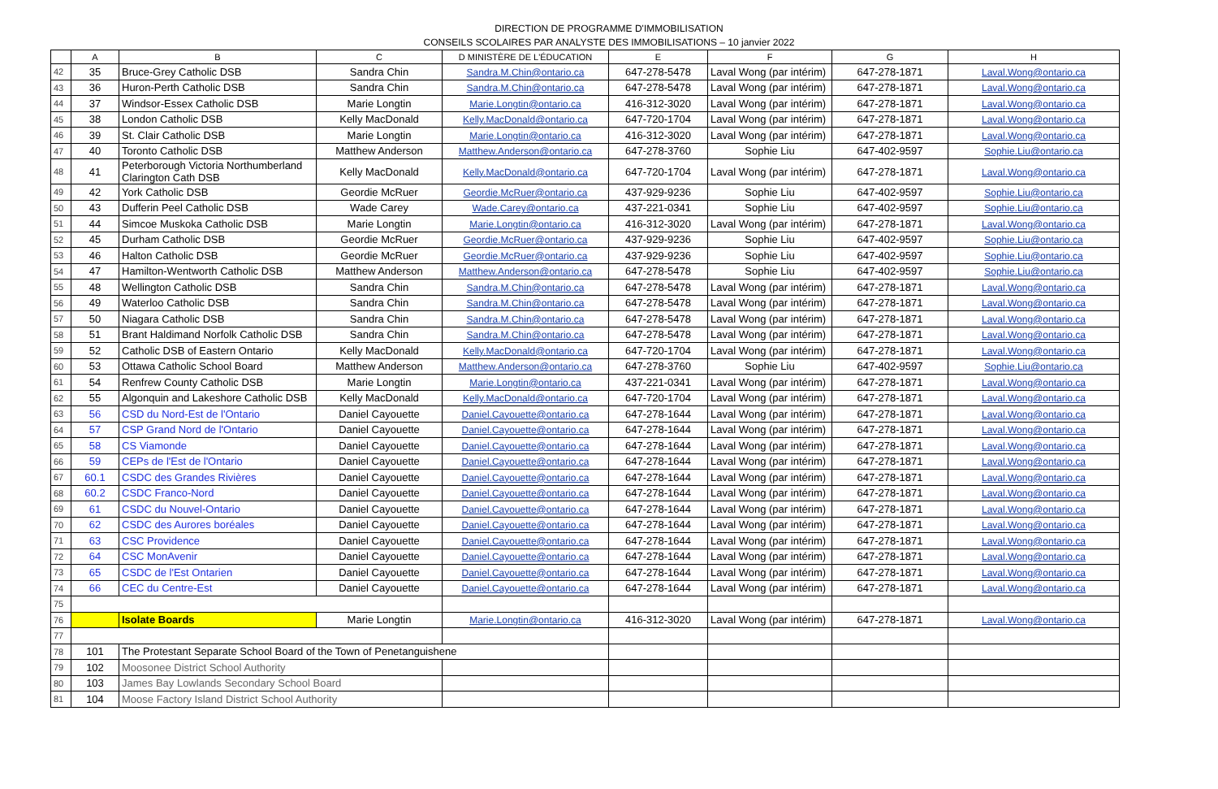DIRECTION DE PROGRAMME D'IMMOBILISATION
CONSEILS SCOLAIRES PAR ANALYSTE DES IMMOBILISATIONS – 10 janvier 2022
| | A | B | C | D MINISTÈRE DE L'ÉDUCATION | E | F | G | H |
| --- | --- | --- | --- | --- | --- | --- | --- | --- |
| 42 | 35 | Bruce-Grey Catholic DSB | Sandra Chin | Sandra.M.Chin@ontario.ca | 647-278-5478 | Laval Wong (par intérim) | 647-278-1871 | Laval.Wong@ontario.ca |
| 43 | 36 | Huron-Perth Catholic DSB | Sandra Chin | Sandra.M.Chin@ontario.ca | 647-278-5478 | Laval Wong (par intérim) | 647-278-1871 | Laval.Wong@ontario.ca |
| 44 | 37 | Windsor-Essex Catholic DSB | Marie Longtin | Marie.Longtin@ontario.ca | 416-312-3020 | Laval Wong (par intérim) | 647-278-1871 | Laval.Wong@ontario.ca |
| 45 | 38 | London Catholic DSB | Kelly MacDonald | Kelly.MacDonald@ontario.ca | 647-720-1704 | Laval Wong (par intérim) | 647-278-1871 | Laval.Wong@ontario.ca |
| 46 | 39 | St. Clair Catholic DSB | Marie Longtin | Marie.Longtin@ontario.ca | 416-312-3020 | Laval Wong (par intérim) | 647-278-1871 | Laval.Wong@ontario.ca |
| 47 | 40 | Toronto Catholic DSB | Matthew Anderson | Matthew.Anderson@ontario.ca | 647-278-3760 | Sophie Liu | 647-402-9597 | Sophie.Liu@ontario.ca |
| 48 | 41 | Peterborough Victoria Northumberland Clarington Cath DSB | Kelly MacDonald | Kelly.MacDonald@ontario.ca | 647-720-1704 | Laval Wong (par intérim) | 647-278-1871 | Laval.Wong@ontario.ca |
| 49 | 42 | York Catholic DSB | Geordie McRuer | Geordie.McRuer@ontario.ca | 437-929-9236 | Sophie Liu | 647-402-9597 | Sophie.Liu@ontario.ca |
| 50 | 43 | Dufferin Peel Catholic DSB | Wade Carey | Wade.Carey@ontario.ca | 437-221-0341 | Sophie Liu | 647-402-9597 | Sophie.Liu@ontario.ca |
| 51 | 44 | Simcoe Muskoka Catholic DSB | Marie Longtin | Marie.Longtin@ontario.ca | 416-312-3020 | Laval Wong (par intérim) | 647-278-1871 | Laval.Wong@ontario.ca |
| 52 | 45 | Durham Catholic DSB | Geordie McRuer | Geordie.McRuer@ontario.ca | 437-929-9236 | Sophie Liu | 647-402-9597 | Sophie.Liu@ontario.ca |
| 53 | 46 | Halton Catholic DSB | Geordie McRuer | Geordie.McRuer@ontario.ca | 437-929-9236 | Sophie Liu | 647-402-9597 | Sophie.Liu@ontario.ca |
| 54 | 47 | Hamilton-Wentworth Catholic DSB | Matthew Anderson | Matthew.Anderson@ontario.ca | 647-278-5478 | Sophie Liu | 647-402-9597 | Sophie.Liu@ontario.ca |
| 55 | 48 | Wellington Catholic DSB | Sandra Chin | Sandra.M.Chin@ontario.ca | 647-278-5478 | Laval Wong (par intérim) | 647-278-1871 | Laval.Wong@ontario.ca |
| 56 | 49 | Waterloo Catholic DSB | Sandra Chin | Sandra.M.Chin@ontario.ca | 647-278-5478 | Laval Wong (par intérim) | 647-278-1871 | Laval.Wong@ontario.ca |
| 57 | 50 | Niagara Catholic DSB | Sandra Chin | Sandra.M.Chin@ontario.ca | 647-278-5478 | Laval Wong (par intérim) | 647-278-1871 | Laval.Wong@ontario.ca |
| 58 | 51 | Brant Haldimand Norfolk Catholic DSB | Sandra Chin | Sandra.M.Chin@ontario.ca | 647-278-5478 | Laval Wong (par intérim) | 647-278-1871 | Laval.Wong@ontario.ca |
| 59 | 52 | Catholic DSB of Eastern Ontario | Kelly MacDonald | Kelly.MacDonald@ontario.ca | 647-720-1704 | Laval Wong (par intérim) | 647-278-1871 | Laval.Wong@ontario.ca |
| 60 | 53 | Ottawa Catholic School Board | Matthew Anderson | Matthew.Anderson@ontario.ca | 647-278-3760 | Sophie Liu | 647-402-9597 | Sophie.Liu@ontario.ca |
| 61 | 54 | Renfrew County Catholic DSB | Marie Longtin | Marie.Longtin@ontario.ca | 437-221-0341 | Laval Wong (par intérim) | 647-278-1871 | Laval.Wong@ontario.ca |
| 62 | 55 | Algonquin and Lakeshore Catholic DSB | Kelly MacDonald | Kelly.MacDonald@ontario.ca | 647-720-1704 | Laval Wong (par intérim) | 647-278-1871 | Laval.Wong@ontario.ca |
| 63 | 56 | CSD du Nord-Est de l'Ontario | Daniel Cayouette | Daniel.Cayouette@ontario.ca | 647-278-1644 | Laval Wong (par intérim) | 647-278-1871 | Laval.Wong@ontario.ca |
| 64 | 57 | CSP Grand Nord de l'Ontario | Daniel Cayouette | Daniel.Cayouette@ontario.ca | 647-278-1644 | Laval Wong (par intérim) | 647-278-1871 | Laval.Wong@ontario.ca |
| 65 | 58 | CS Viamonde | Daniel Cayouette | Daniel.Cayouette@ontario.ca | 647-278-1644 | Laval Wong (par intérim) | 647-278-1871 | Laval.Wong@ontario.ca |
| 66 | 59 | CEPs de l'Est de l'Ontario | Daniel Cayouette | Daniel.Cayouette@ontario.ca | 647-278-1644 | Laval Wong (par intérim) | 647-278-1871 | Laval.Wong@ontario.ca |
| 67 | 60.1 | CSDC des Grandes Rivières | Daniel Cayouette | Daniel.Cayouette@ontario.ca | 647-278-1644 | Laval Wong (par intérim) | 647-278-1871 | Laval.Wong@ontario.ca |
| 68 | 60.2 | CSDC Franco-Nord | Daniel Cayouette | Daniel.Cayouette@ontario.ca | 647-278-1644 | Laval Wong (par intérim) | 647-278-1871 | Laval.Wong@ontario.ca |
| 69 | 61 | CSDC du Nouvel-Ontario | Daniel Cayouette | Daniel.Cayouette@ontario.ca | 647-278-1644 | Laval Wong (par intérim) | 647-278-1871 | Laval.Wong@ontario.ca |
| 70 | 62 | CSDC des Aurores boréales | Daniel Cayouette | Daniel.Cayouette@ontario.ca | 647-278-1644 | Laval Wong (par intérim) | 647-278-1871 | Laval.Wong@ontario.ca |
| 71 | 63 | CSC Providence | Daniel Cayouette | Daniel.Cayouette@ontario.ca | 647-278-1644 | Laval Wong (par intérim) | 647-278-1871 | Laval.Wong@ontario.ca |
| 72 | 64 | CSC MonAvenir | Daniel Cayouette | Daniel.Cayouette@ontario.ca | 647-278-1644 | Laval Wong (par intérim) | 647-278-1871 | Laval.Wong@ontario.ca |
| 73 | 65 | CSDC de l'Est Ontarien | Daniel Cayouette | Daniel.Cayouette@ontario.ca | 647-278-1644 | Laval Wong (par intérim) | 647-278-1871 | Laval.Wong@ontario.ca |
| 74 | 66 | CEC du Centre-Est | Daniel Cayouette | Daniel.Cayouette@ontario.ca | 647-278-1644 | Laval Wong (par intérim) | 647-278-1871 | Laval.Wong@ontario.ca |
| 75 | | | | | | | | |
| 76 | | Isolate Boards | Marie Longtin | Marie.Longtin@ontario.ca | 416-312-3020 | Laval Wong (par intérim) | 647-278-1871 | Laval.Wong@ontario.ca |
| 77 | | | | | | | | |
| 78 | 101 | The Protestant Separate School Board of the Town of Penetanguishene | | | | | | |
| 79 | 102 | Moosonee District School Authority | | | | | | |
| 80 | 103 | James Bay Lowlands Secondary School Board | | | | | | |
| 81 | 104 | Moose Factory Island District School Authority | | | | | | |